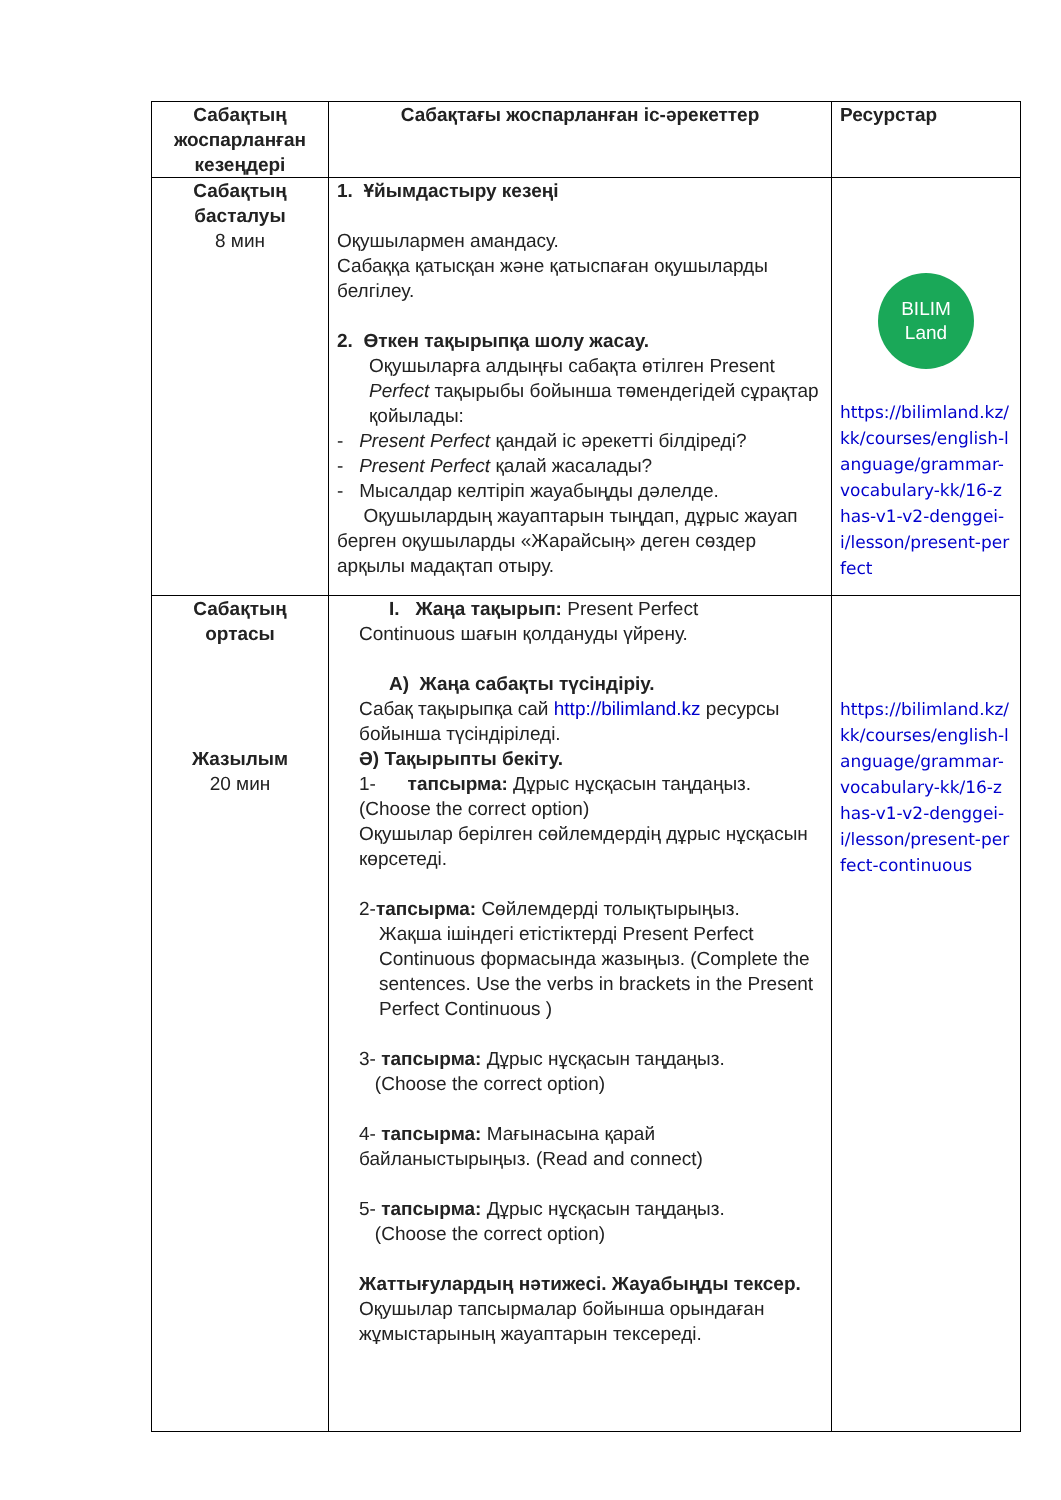| Сабақтың жоспарланған кезеңдері | Сабақтағы жоспарланған іс-әрекеттер | Ресурстар |
| --- | --- | --- |
| Сабақтың басталуы 8 мин | 1. Ұйымдастыру кезеңі Оқушылармен амандасу. Сабаққа қатысқан және қатыспаған оқушыларды белгілеу. 2. Өткен тақырыпқа шолу жасау. Оқушыларға алдыңғы сабақта өтілген Present Perfect тақырыбы бойынша төмендегідей сұрақтар қойылады: - Present Perfect қандай іс әрекетті білдіреді? - Present Perfect қалай жасалады? - Мысалдар келтіріп жауабыңды дәлелде. Оқушылардың жауаптарын тыңдап, дұрыс жауап берген оқушыларды «Жарайсың» деген сөздер арқылы мадақтап отыру. | BILIM Land https://bilimland.kz/kk/courses/english-language/grammar-vocabulary-kk/16-zhas-v1-v2-denggei-i/lesson/present-perfect |
| Сабақтың ортасы Жазылым 20 мин | I. Жаңа тақырып: Present Perfect Continuous шағын қолдануды үйрену. А) Жаңа сабақты түсіндіріу. Сабақ тақырыпқа сай http://bilimland.kz ресурсы бойынша түсіндіріледі. Ә) Тақырыпты бекіту. 1- тапсырма: Дұрыс нұсқасын таңдаңыз. (Choose the correct option) Оқушылар берілген сөйлемдердің дұрыс нұсқасын көрсетеді. 2- тапсырма: Сөйлемдерді толықтырыңыз. Жақша ішіндегі етістіктерді Present Perfect Continuous формасында жазыңыз. (Complete the sentences. Use the verbs in brackets in the Present Perfect Continuous ) 3- тапсырма: Дұрыс нұсқасын таңдаңыз. (Choose the correct option) 4- тапсырма: Мағынасына қарай байланыстырыңыз. (Read and connect) 5- тапсырма: Дұрыс нұсқасын таңдаңыз. (Choose the correct option) Жаттығулардың нәтижесі. Жауабыңды тексер. Оқушылар тапсырмалар бойынша орындаған жұмыстарының жауаптарын тексереді. | https://bilimland.kz/kk/courses/english-language/grammar-vocabulary-kk/16-zhas-v1-v2-denggei-i/lesson/present-perfect-continuous |